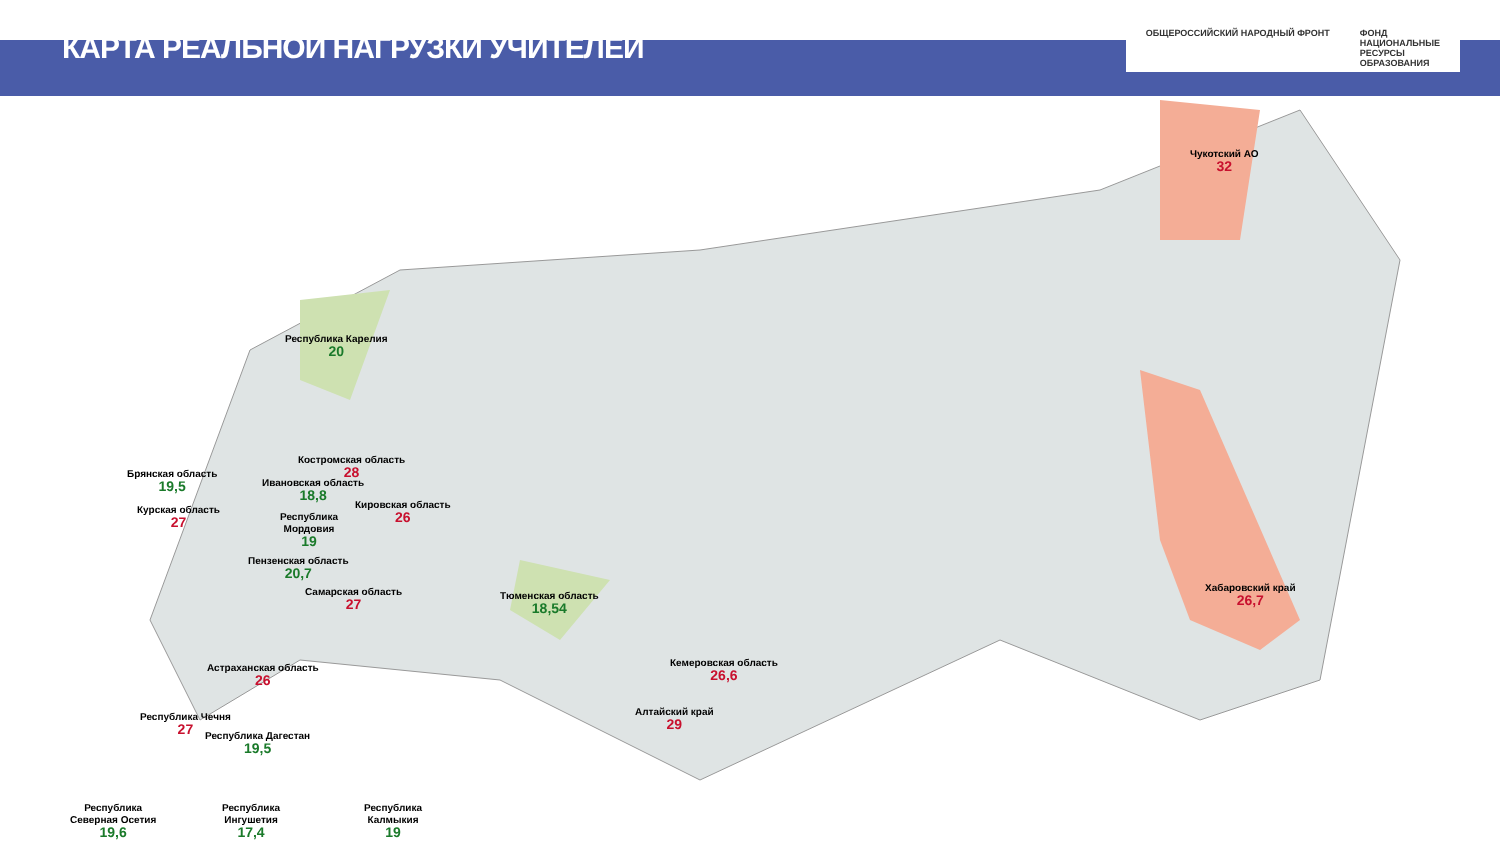КАРТА РЕАЛЬНОЙ НАГРУЗКИ УЧИТЕЛЕЙ
ОБЩЕРОССИЙСКИЙ НАРОДНЫЙ ФРОНТ ФОНД
НАЦИОНАЛЬНЫЕ
РЕСУРСЫ
ОБРАЗОВАНИЯ
Республика Карелия
20
Чукотский АО
32
Костромская область
28
Брянская область
19,5
Ивановская область
18,8
Курская область
27
Кировская область
26
Республика
Мордовия
19
Пензенская область
20,7
Самарская область
27
Тюменская область
18,54
Хабаровский край
26,7
Астраханская область
26
Кемеровская область
26,6
Алтайский край
29
Республика Чечня
27
Республика Дагестан
19,5
Республика
Северная Осетия
19,6
Республика
Ингушетия
17,4
Республика
Калмыкия
19